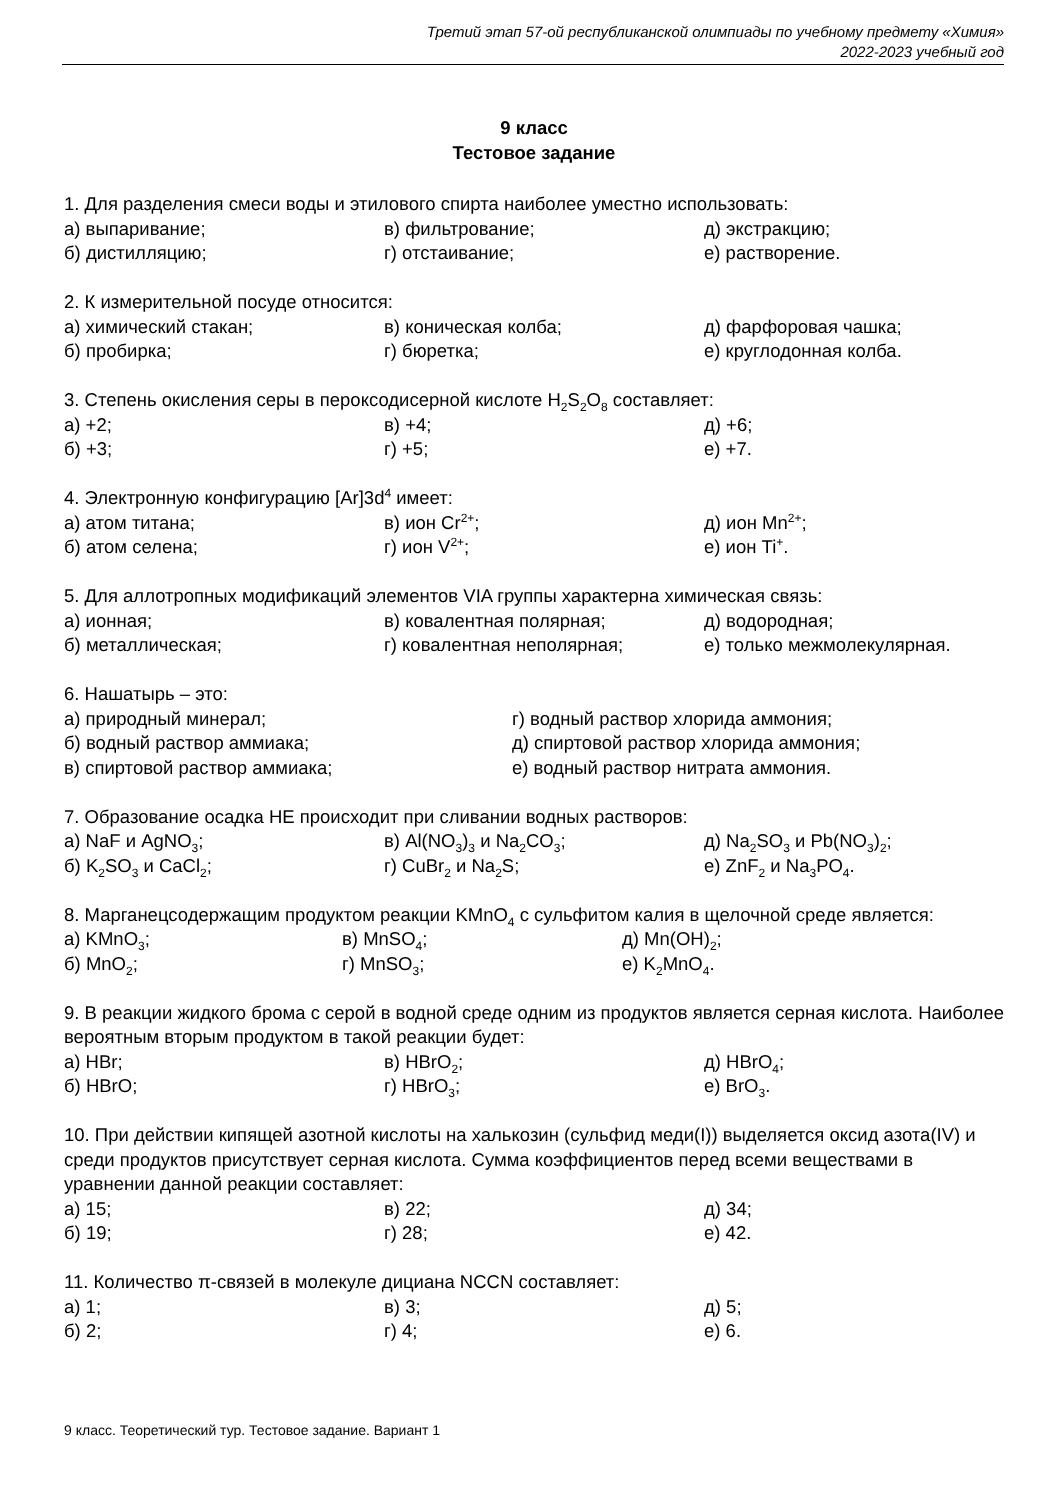Третий этап 57-ой республиканской олимпиады по учебному предмету «Химия»
2022-2023 учебный год
9 класс
Тестовое задание
1. Для разделения смеси воды и этилового спирта наиболее уместно использовать:
а) выпаривание; в) фильтрование; д) экстракцию;
б) дистилляцию; г) отстаивание; е) растворение.
2. К измерительной посуде относится:
а) химический стакан; в) коническая колба; д) фарфоровая чашка;
б) пробирка; г) бюретка; е) круглодонная колба.
3. Степень окисления серы в пероксодисерной кислоте H<sub>2</sub>S<sub>2</sub>O<sub>8</sub> составляет:
а) +2; в) +4; д) +6;
б) +3; г) +5; е) +7.
4. Электронную конфигурацию [Ar]3d<sup>4</sup> имеет:
а) атом титана; в) ион Cr<sup>2+</sup>; д) ион Mn<sup>2+</sup>;
б) атом селена; г) ион V<sup>2+</sup>; е) ион Ti<sup>+</sup>.
5. Для аллотропных модификаций элементов VIA группы характерна химическая связь:
а) ионная; в) ковалентная полярная; д) водородная;
б) металлическая; г) ковалентная неполярная; е) только межмолекулярная.
6. Нашатырь – это:
а) природный минерал; г) водный раствор хлорида аммония;
б) водный раствор аммиака; д) спиртовой раствор хлорида аммония;
в) спиртовой раствор аммиака; е) водный раствор нитрата аммония.
7. Образование осадка НЕ происходит при сливании водных растворов:
а) NaF и AgNO<sub>3</sub>; в) Al(NO<sub>3</sub>)<sub>3</sub> и Na<sub>2</sub>CO<sub>3</sub>; д) Na<sub>2</sub>SO<sub>3</sub> и Pb(NO<sub>3</sub>)<sub>2</sub>;
б) K<sub>2</sub>SO<sub>3</sub> и CaCl<sub>2</sub>; г) CuBr<sub>2</sub> и Na<sub>2</sub>S; е) ZnF<sub>2</sub> и Na<sub>3</sub>PO<sub>4</sub>.
8. Марганецсодержащим продуктом реакции KMnO<sub>4</sub> с сульфитом калия в щелочной среде является:
а) KMnO<sub>3</sub>; в) MnSO<sub>4</sub>; д) Mn(OH)<sub>2</sub>;
б) MnO<sub>2</sub>; г) MnSO<sub>3</sub>; е) K<sub>2</sub>MnO<sub>4</sub>.
9. В реакции жидкого брома с серой в водной среде одним из продуктов является серная кислота. Наиболее вероятным вторым продуктом в такой реакции будет:
а) HBr; в) HBrO<sub>2</sub>; д) HBrO<sub>4</sub>;
б) HBrO; г) HBrO<sub>3</sub>; е) BrO<sub>3</sub>.
10. При действии кипящей азотной кислоты на халькозин (сульфид меди(I)) выделяется оксид азота(IV) и среди продуктов присутствует серная кислота. Сумма коэффициентов перед всеми веществами в уравнении данной реакции составляет:
а) 15; в) 22; д) 34;
б) 19; г) 28; е) 42.
11. Количество π-связей в молекуле дициана NCCN составляет:
а) 1; в) 3; д) 5;
б) 2; г) 4; е) 6.
9 класс. Теоретический тур. Тестовое задание. Вариант 1